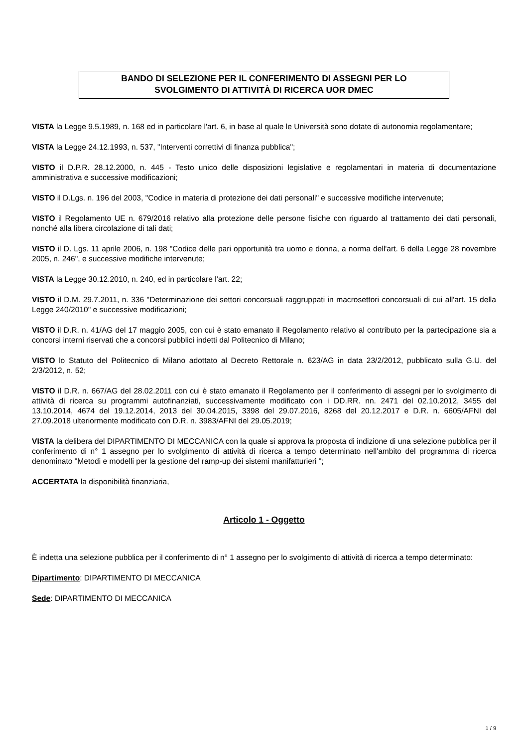BANDO DI SELEZIONE PER IL CONFERIMENTO DI ASSEGNI PER LO
SVOLGIMENTO DI ATTIVITÀ DI RICERCA UOR DMEC
VISTA la Legge 9.5.1989, n. 168 ed in particolare l'art. 6, in base al quale le Università sono dotate di autonomia regolamentare;
VISTA la Legge 24.12.1993, n. 537, "Interventi correttivi di finanza pubblica";
VISTO il D.P.R. 28.12.2000, n. 445 - Testo unico delle disposizioni legislative e regolamentari in materia di documentazione amministrativa e successive modificazioni;
VISTO il D.Lgs. n. 196 del 2003, "Codice in materia di protezione dei dati personali" e successive modifiche intervenute;
VISTO il Regolamento UE n. 679/2016 relativo alla protezione delle persone fisiche con riguardo al trattamento dei dati personali, nonché alla libera circolazione di tali dati;
VISTO il D. Lgs. 11 aprile 2006, n. 198 "Codice delle pari opportunità tra uomo e donna, a norma dell'art. 6 della Legge 28 novembre 2005, n. 246", e successive modifiche intervenute;
VISTA la Legge 30.12.2010, n. 240, ed in particolare l'art. 22;
VISTO il D.M. 29.7.2011, n. 336 "Determinazione dei settori concorsuali raggruppati in macrosettori concorsuali di cui all'art. 15 della Legge 240/2010" e successive modificazioni;
VISTO il D.R. n. 41/AG del 17 maggio 2005, con cui è stato emanato il Regolamento relativo al contributo per la partecipazione sia a concorsi interni riservati che a concorsi pubblici indetti dal Politecnico di Milano;
VISTO lo Statuto del Politecnico di Milano adottato al Decreto Rettorale n. 623/AG in data 23/2/2012, pubblicato sulla G.U. del 2/3/2012, n. 52;
VISTO il D.R. n. 667/AG del 28.02.2011 con cui è stato emanato il Regolamento per il conferimento di assegni per lo svolgimento di attività di ricerca su programmi autofinanziati, successivamente modificato con i DD.RR. nn. 2471 del 02.10.2012, 3455 del 13.10.2014, 4674 del 19.12.2014, 2013 del 30.04.2015, 3398 del 29.07.2016, 8268 del 20.12.2017 e D.R. n. 6605/AFNI del 27.09.2018 ulteriormente modificato con D.R. n. 3983/AFNI del 29.05.2019;
VISTA la delibera del DIPARTIMENTO DI MECCANICA con la quale si approva la proposta di indizione di una selezione pubblica per il conferimento di n° 1 assegno per lo svolgimento di attività di ricerca a tempo determinato nell'ambito del programma di ricerca denominato "Metodi e modelli per la gestione del ramp-up dei sistemi manifatturieri ";
ACCERTATA la disponibilità finanziaria,
Articolo 1 - Oggetto
È indetta una selezione pubblica per il conferimento di n° 1 assegno per lo svolgimento di attività di ricerca a tempo determinato:
Dipartimento: DIPARTIMENTO DI MECCANICA
Sede: DIPARTIMENTO DI MECCANICA
1 / 9